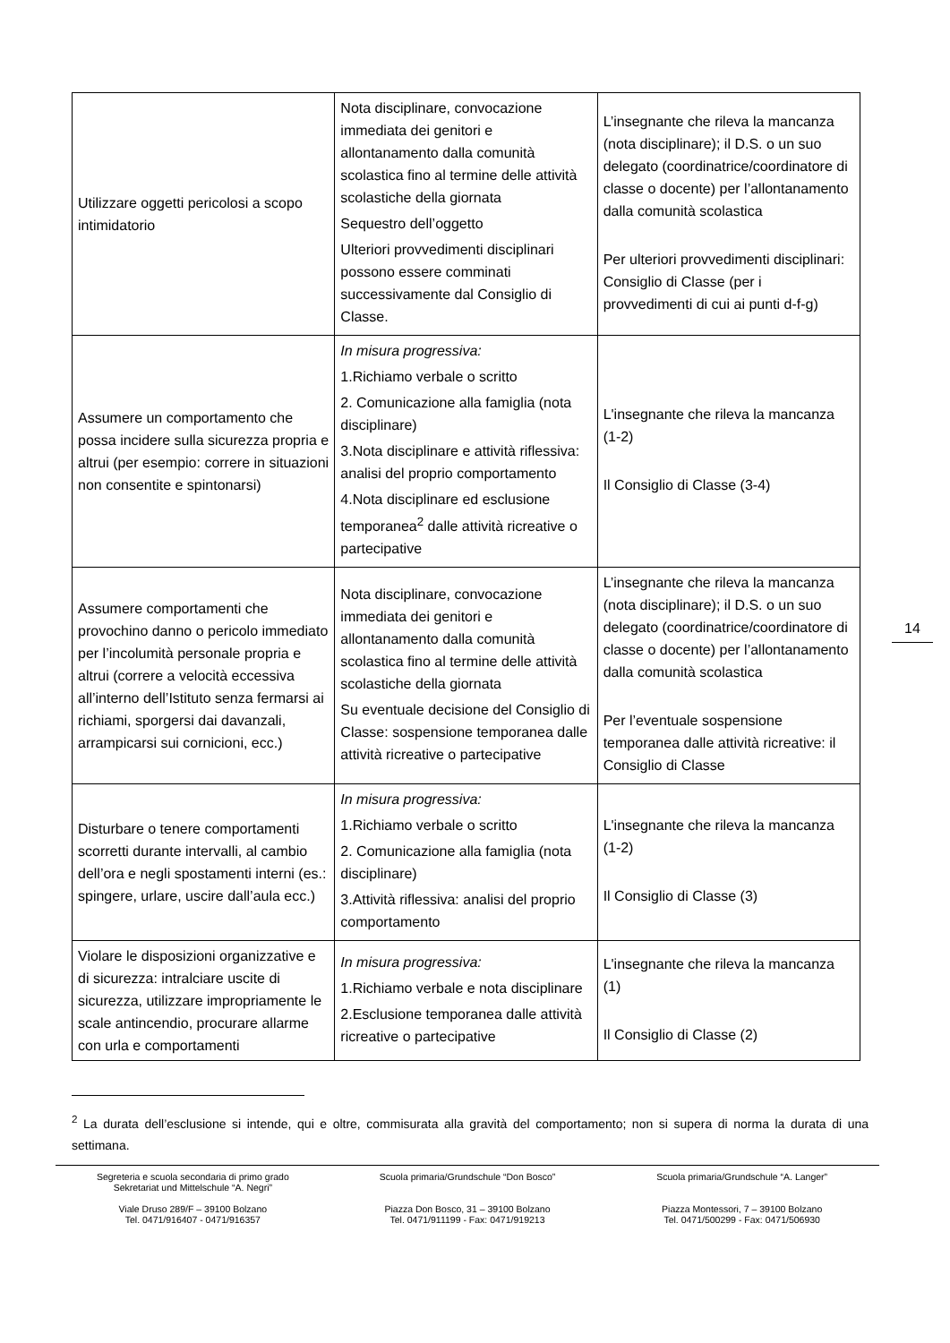14
| Utilizzare oggetti pericolosi a scopo intimidatorio | Nota disciplinare, convocazione immediata dei genitori e allontanamento dalla comunità scolastica fino al termine delle attività scolastiche della giornata Sequestro dell’oggetto Ulteriori provvedimenti disciplinari possono essere comminati successivamente dal Consiglio di Classe. | L’insegnante che rileva la mancanza (nota disciplinare); il D.S. o un suo delegato (coordinatrice/coordinatore di classe o docente) per l’allontanamento dalla comunità scolastica Per ulteriori provvedimenti disciplinari: Consiglio di Classe (per i provvedimenti di cui ai punti d-f-g) |
| Assumere un comportamento che possa incidere sulla sicurezza propria e altrui (per esempio: correre in situazioni non consentite e spintonarsi) | In misura progressiva: 1.Richiamo verbale o scritto 2. Comunicazione alla famiglia (nota disciplinare) 3.Nota disciplinare e attività riflessiva: analisi del proprio comportamento 4.Nota disciplinare ed esclusione temporanea<sup>2</sup> dalle attività ricreative o partecipative | L'insegnante che rileva la mancanza (1-2) Il Consiglio di Classe (3-4) |
| Assumere comportamenti che provochino danno o pericolo immediato per l’incolumità personale propria e altrui (correre a velocità eccessiva all’interno dell’Istituto senza fermarsi ai richiami, sporgersi dai davanzali, arrampicarsi sui cornicioni, ecc.) | Nota disciplinare, convocazione immediata dei genitori e allontanamento dalla comunità scolastica fino al termine delle attività scolastiche della giornata Su eventuale decisione del Consiglio di Classe: sospensione temporanea dalle attività ricreative o partecipative | L’insegnante che rileva la mancanza (nota disciplinare); il D.S. o un suo delegato (coordinatrice/coordinatore di classe o docente) per l’allontanamento dalla comunità scolastica Per l’eventuale sospensione temporanea dalle attività ricreative: il Consiglio di Classe |
| Disturbare o tenere comportamenti scorretti durante intervalli, al cambio dell’ora e negli spostamenti interni (es.: spingere, urlare, uscire dall’aula ecc.) | In misura progressiva: 1.Richiamo verbale o scritto 2. Comunicazione alla famiglia (nota disciplinare) 3.Attività riflessiva: analisi del proprio comportamento | L'insegnante che rileva la mancanza (1-2) Il Consiglio di Classe (3) |
| Violare le disposizioni organizzative e di sicurezza: intralciare uscite di sicurezza, utilizzare impropriamente le scale antincendio, procurare allarme con urla e comportamenti | In misura progressiva: 1.Richiamo verbale e nota disciplinare 2.Esclusione temporanea dalle attività ricreative o partecipative | L'insegnante che rileva la mancanza (1) Il Consiglio di Classe (2) |
<sup>2</sup> La durata dell’esclusione si intende, qui e oltre, commisurata alla gravità del comportamento; non si supera di norma la durata di una settimana.
Segreteria e scuola secondaria di primo grado
Sekretariat und Mittelschule “A. Negri”
Viale Druso 289/F – 39100 Bolzano
Tel. 0471/916407 - 0471/916357
Scuola primaria/Grundschule “Don Bosco”
Piazza Don Bosco, 31 – 39100 Bolzano
Tel. 0471/911199 - Fax: 0471/919213
Scuola primaria/Grundschule “A. Langer”
Piazza Montessori, 7 – 39100 Bolzano
Tel. 0471/500299 - Fax: 0471/506930